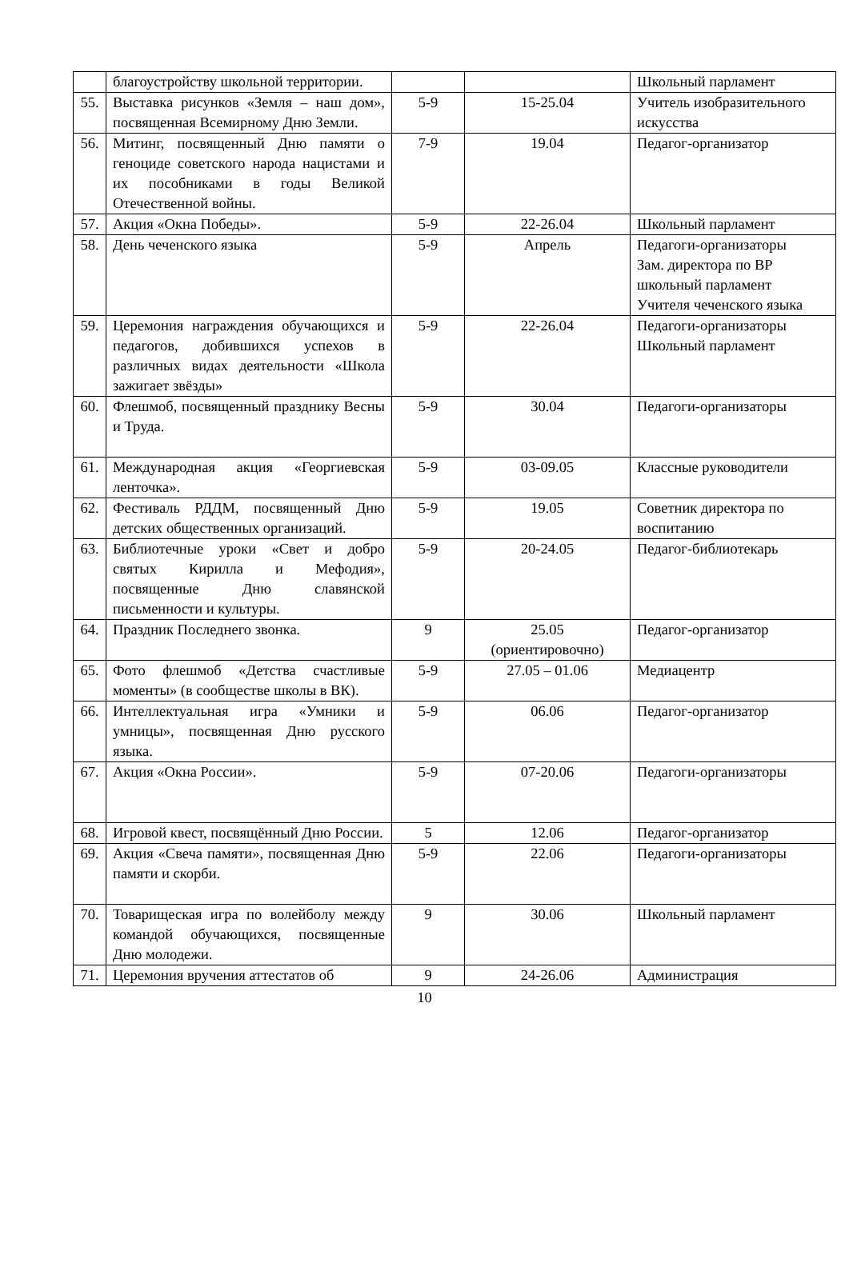| | благоустройству школьной территории. | | | Школьный парламент |
| 55. | Выставка рисунков «Земля – наш дом», посвященная Всемирному Дню Земли. | 5-9 | 15-25.04 | Учитель изобразительного искусства |
| 56. | Митинг, посвященный Дню памяти о геноциде советского народа нацистами и их пособниками в годы Великой Отечественной войны. | 7-9 | 19.04 | Педагог-организатор |
| 57. | Акция «Окна Победы». | 5-9 | 22-26.04 | Школьный парламент |
| 58. | День чеченского языка | 5-9 | Апрель | Педагоги-организаторы Зам. директора по ВР школьный парламент Учителя чеченского языка |
| 59. | Церемония награждения обучающихся и педагогов, добившихся успехов в различных видах деятельности «Школа зажигает звёзды» | 5-9 | 22-26.04 | Педагоги-организаторы Школьный парламент |
| 60. | Флешмоб, посвященный празднику Весны и Труда. | 5-9 | 30.04 | Педагоги-организаторы |
| 61. | Международная акция «Георгиевская ленточка». | 5-9 | 03-09.05 | Классные руководители |
| 62. | Фестиваль РДДМ, посвященный Дню детских общественных организаций. | 5-9 | 19.05 | Советник директора по воспитанию |
| 63. | Библиотечные уроки «Свет и добро святых Кирилла и Мефодия», посвященные Дню славянской письменности и культуры. | 5-9 | 20-24.05 | Педагог-библиотекарь |
| 64. | Праздник Последнего звонка. | 9 | 25.05 (ориентировочно) | Педагог-организатор |
| 65. | Фото флешмоб «Детства счастливые моменты» (в сообществе школы в ВК). | 5-9 | 27.05 – 01.06 | Медиацентр |
| 66. | Интеллектуальная игра «Умники и умницы», посвященная Дню русского языка. | 5-9 | 06.06 | Педагог-организатор |
| 67. | Акция «Окна России». | 5-9 | 07-20.06 | Педагоги-организаторы |
| 68. | Игровой квест, посвящённый Дню России. | 5 | 12.06 | Педагог-организатор |
| 69. | Акция «Свеча памяти», посвященная Дню памяти и скорби. | 5-9 | 22.06 | Педагоги-организаторы |
| 70. | Товарищеская игра по волейболу между командой обучающихся, посвященные Дню молодежи. | 9 | 30.06 | Школьный парламент |
| 71. | Церемония вручения аттестатов об | 9 | 24-26.06 | Администрация |
10